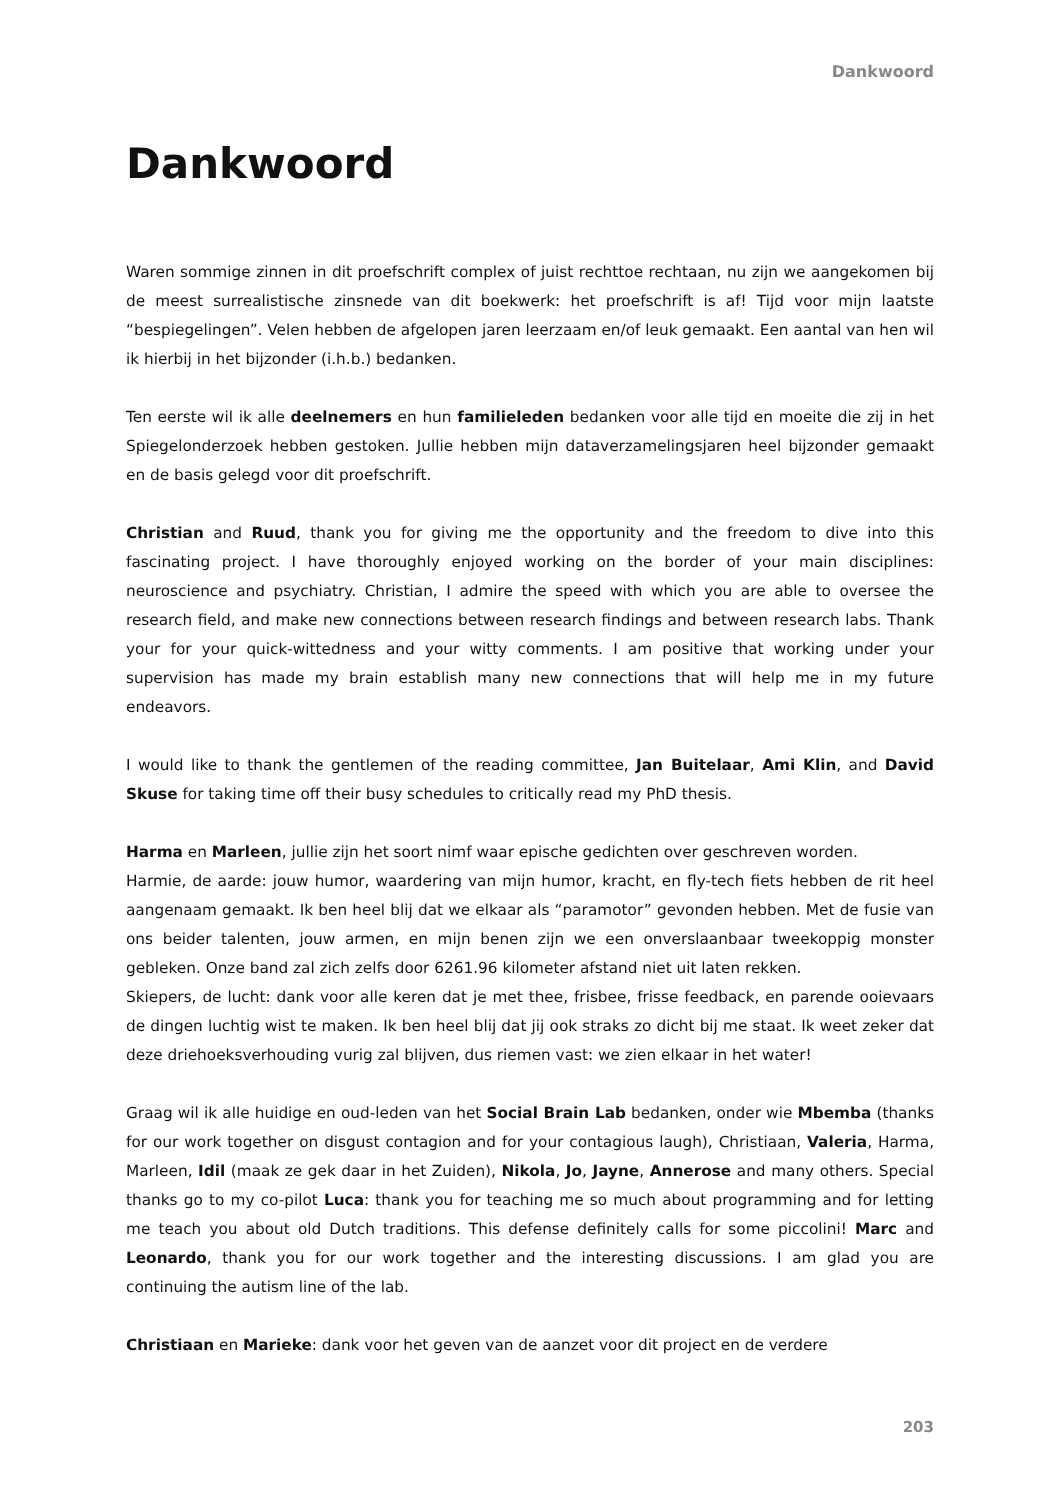Dankwoord
Dankwoord
Waren sommige zinnen in dit proefschrift complex of juist rechttoe rechtaan, nu zijn we aangekomen bij de meest surrealistische zinsnede van dit boekwerk: het proefschrift is af! Tijd voor mijn laatste “bespiegelingen”. Velen hebben de afgelopen jaren leerzaam en/of leuk gemaakt. Een aantal van hen wil ik hierbij in het bijzonder (i.h.b.) bedanken.
Ten eerste wil ik alle deelnemers en hun familieleden bedanken voor alle tijd en moeite die zij in het Spiegelonderzoek hebben gestoken. Jullie hebben mijn dataverzamelingsjaren heel bijzonder gemaakt en de basis gelegd voor dit proefschrift.
Christian and Ruud, thank you for giving me the opportunity and the freedom to dive into this fascinating project. I have thoroughly enjoyed working on the border of your main disciplines: neuroscience and psychiatry. Christian, I admire the speed with which you are able to oversee the research field, and make new connections between research findings and between research labs. Thank your for your quick-wittedness and your witty comments. I am positive that working under your supervision has made my brain establish many new connections that will help me in my future endeavors.
I would like to thank the gentlemen of the reading committee, Jan Buitelaar, Ami Klin, and David Skuse for taking time off their busy schedules to critically read my PhD thesis.
Harma en Marleen, jullie zijn het soort nimf waar epische gedichten over geschreven worden.
Harmie, de aarde: jouw humor, waardering van mijn humor, kracht, en fly-tech fiets hebben de rit heel aangenaam gemaakt. Ik ben heel blij dat we elkaar als “paramotor” gevonden hebben. Met de fusie van ons beider talenten, jouw armen, en mijn benen zijn we een onverslaanbaar tweekoppig monster gebleken. Onze band zal zich zelfs door 6261.96 kilometer afstand niet uit laten rekken.
Skiepers, de lucht: dank voor alle keren dat je met thee, frisbee, frisse feedback, en parende ooievaars de dingen luchtig wist te maken. Ik ben heel blij dat jij ook straks zo dicht bij me staat. Ik weet zeker dat deze driehoeksverhouding vurig zal blijven, dus riemen vast: we zien elkaar in het water!
Graag wil ik alle huidige en oud-leden van het Social Brain Lab bedanken, onder wie Mbemba (thanks for our work together on disgust contagion and for your contagious laugh), Christiaan, Valeria, Harma, Marleen, Idil (maak ze gek daar in het Zuiden), Nikola, Jo, Jayne, Annerose and many others. Special thanks go to my co-pilot Luca: thank you for teaching me so much about programming and for letting me teach you about old Dutch traditions. This defense definitely calls for some piccolini! Marc and Leonardo, thank you for our work together and the interesting discussions. I am glad you are continuing the autism line of the lab.
Christiaan en Marieke: dank voor het geven van de aanzet voor dit project en de verdere
203